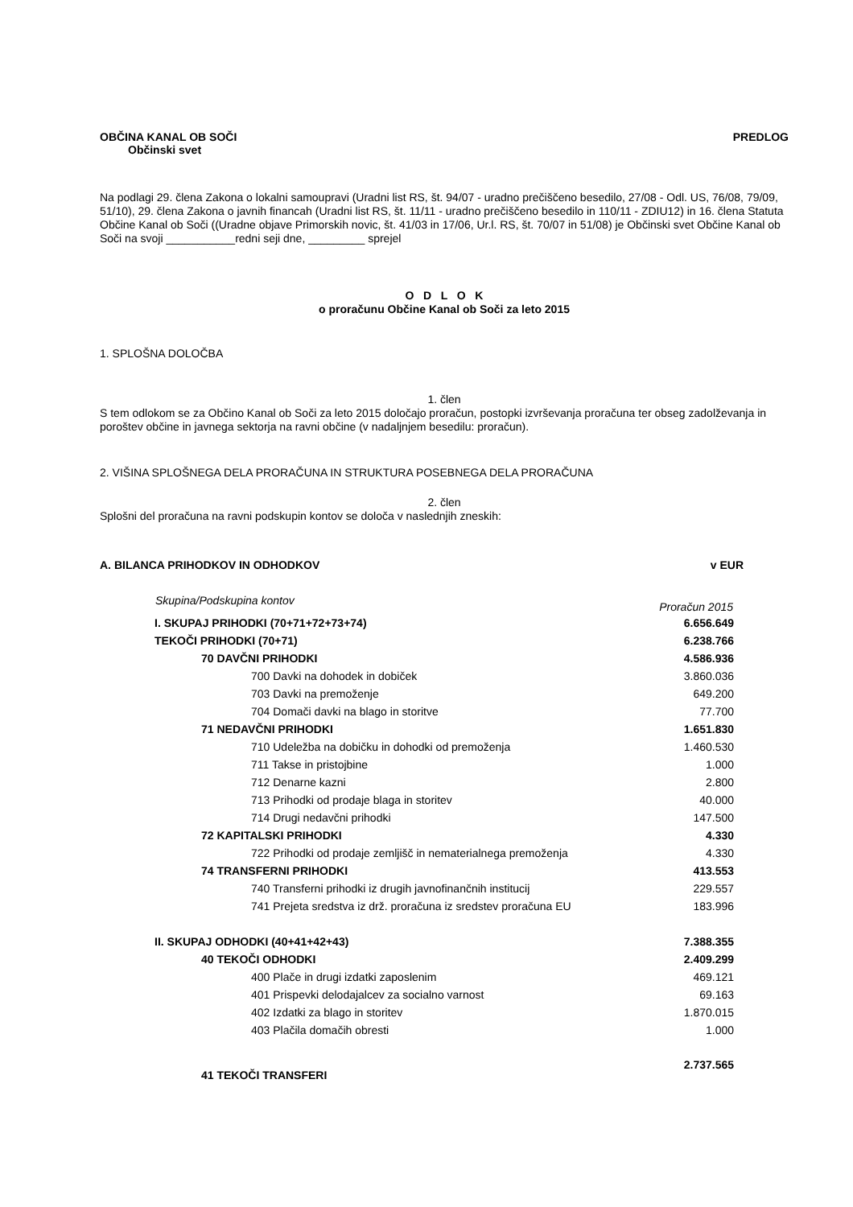OBČINA KANAL OB SOČI PREDLOG
Občinski svet
Na podlagi 29. člena Zakona o lokalni samoupravi (Uradni list RS, št. 94/07 - uradno prečiščeno besedilo, 27/08 - Odl. US, 76/08, 79/09, 51/10), 29. člena Zakona o javnih financah (Uradni list RS, št. 11/11 - uradno prečiščeno besedilo in 110/11 - ZDIU12) in 16. člena Statuta Občine Kanal ob Soči ((Uradne objave Primorskih novic, št. 41/03 in 17/06, Ur.l. RS, št. 70/07 in 51/08) je Občinski svet Občine Kanal ob Soči na svoji ___________redni seji dne, _________ sprejel
O D L O K
o proračunu Občine Kanal ob Soči za leto 2015
1. SPLOŠNA DOLOČBA
1. člen
S tem odlokom se za Občino Kanal ob Soči za leto 2015 določajo proračun, postopki izvrševanja proračuna ter obseg zadolževanja in poroštev občine in javnega sektorja na ravni občine (v nadaljnjem besedilu: proračun).
2. VIŠINA SPLOŠNEGA DELA PRORAČUNA IN STRUKTURA POSEBNEGA DELA PRORAČUNA
2. člen
Splošni del proračuna na ravni podskupin kontov se določa v naslednjih zneskih:
A. BILANCA PRIHODKOV IN ODHODKOV v EUR
| Skupina/Podskupina kontov | Proračun 2015 |
| --- | --- |
| I. SKUPAJ PRIHODKI (70+71+72+73+74) | 6.656.649 |
| TEKOČI PRIHODKI (70+71) | 6.238.766 |
| 70 DAVČNI PRIHODKI | 4.586.936 |
| 700 Davki na dohodek in dobiček | 3.860.036 |
| 703 Davki na premoženje | 649.200 |
| 704 Domači davki na blago in storitve | 77.700 |
| 71 NEDAVČNI PRIHODKI | 1.651.830 |
| 710 Udeležba na dobičku in dohodki od premoženja | 1.460.530 |
| 711 Takse in pristojbine | 1.000 |
| 712 Denarne kazni | 2.800 |
| 713 Prihodki od prodaje blaga in storitev | 40.000 |
| 714 Drugi nedavčni prihodki | 147.500 |
| 72 KAPITALSKI PRIHODKI | 4.330 |
| 722 Prihodki od prodaje zemljišč in nematerialnega premoženja | 4.330 |
| 74 TRANSFERNI PRIHODKI | 413.553 |
| 740 Transferni prihodki iz drugih javnofinančnih institucij | 229.557 |
| 741 Prejeta sredstva iz drž. proračuna iz sredstev proračuna EU | 183.996 |
| II. SKUPAJ ODHODKI (40+41+42+43) | 7.388.355 |
| 40 TEKOČI ODHODKI | 2.409.299 |
| 400 Plače in drugi izdatki zaposlenim | 469.121 |
| 401 Prispevki delodajalcev za socialno varnost | 69.163 |
| 402 Izdatki za blago in storitev | 1.870.015 |
| 403 Plačila domačih obresti | 1.000 |
| 41 TEKOČI TRANSFERI | 2.737.565 |